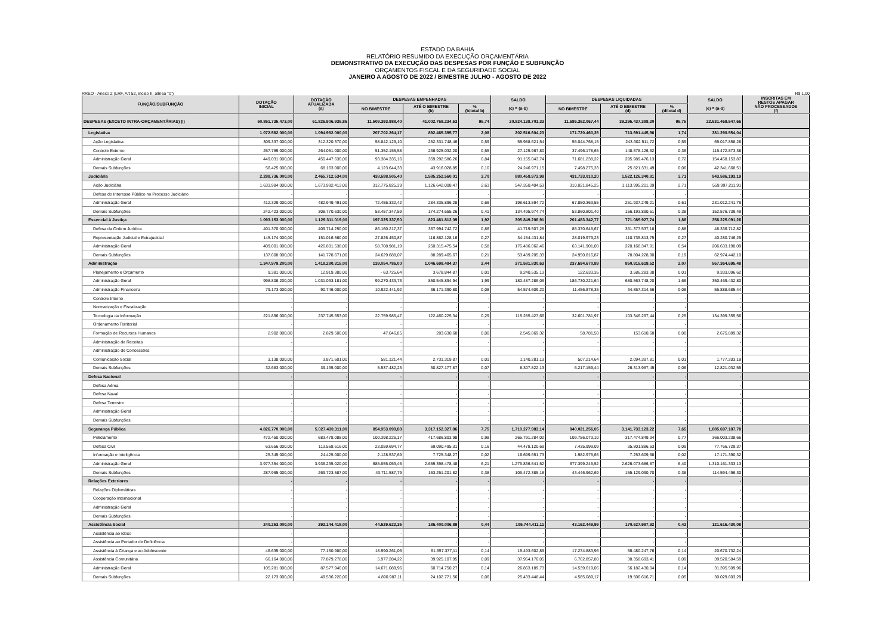ESTADO DA BAHIA
RELATÓRIO RESUMIDO DA EXECUÇÃO ORÇAMENTÁRIA
DEMONSTRATIVO DA EXECUÇÃO DAS DESPESAS POR FUNÇÃO E SUBFUNÇÃO
ORÇAMENTOS FISCAL E DA SEGURIDADE SOCIAL
JANEIRO A AGOSTO DE 2022 / BIMESTRE JULHO - AGOSTO DE 2022
RREO - Anexo 2 (LRF, Art 52, inciso II, alínea "c") R$ 1,00
| FUNÇÃO/SUBFUNÇÃO | DOTAÇÃO INICIAL | DOTAÇÃO ATUALIZADA (a) | DESPESAS EMPENHADAS | | | SALDO (c) = (a-b) | DESPESAS LIQUIDADAS | | | SALDO (e) = (a-d) | INSCRITAS EM RESTOS APAGAR NÃO PROCESSADOS (f) |
| --- | --- | --- | --- | --- | --- | --- | --- | --- | --- | --- | --- |
| | | | NO BIMESTRE | ATÉ O BIMESTRE (b) | % (b/total b) | | NO BIMESTRE | ATÉ O BIMESTRE (d) | % (d/total d) | | |
| DESPESAS (EXCETO INTRA-ORÇAMENTÁRIAS) (I) | 50.851.735.473,00 | 61.826.906.935,86 | 11.509.393.988,40 | 41.002.768.234,53 | 95,74 | 20.824.138.701,33 | 11.686.352.067,44 | 39.295.437.388,20 | 95,75 | 22.531.469.547,66 | |
| Legislativa | 1.072.562.000,00 | 1.094.982.000,00 | 207.702.264,17 | 892.465.395,77 | 2,08 | 202.516.604,23 | 171.720.460,35 | 713.691.445,96 | 1,74 | 381.290.554,04 | |
| Ação Legislativa | 309.337.000,00 | 312.320.370,00 | 58.842.129,10 | 252.331.748,46 | 0,59 | 59.988.621,54 | 55.044.768,15 | 243.302.511,72 | 0,59 | 69.017.858,28 | |
| Controle Externo | 257.769.000,00 | 264.051.000,00 | 51.352.155,58 | 236.925.032,20 | 0,55 | 27.125.967,80 | 37.496.178,65 | 148.578.126,62 | 0,36 | 115.472.873,38 | |
| Administração Geral | 449.031.000,00 | 450.447.630,00 | 93.384.335,16 | 359.292.586,26 | 0,84 | 91.155.043,74 | 71.681.238,22 | 295.989.476,13 | 0,72 | 154.458.153,87 | |
| Demais Subfunções | 56.425.000,00 | 68.163.000,00 | 4.123.644,33 | 43.916.028,85 | 0,10 | 24.246.971,15 | 7.498.275,33 | 25.821.331,49 | 0,06 | 42.341.668,51 | |
| Judiciária | 2.288.736.000,00 | 2.465.712.534,00 | 438.688.505,40 | 1.585.252.560,01 | 3,70 | 880.459.973,99 | 431.733.010,20 | 1.522.126.340,81 | 3,71 | 943.586.193,19 | |
| Ação Judiciária | 1.633.984.000,00 | 1.673.992.413,00 | 312.775.825,39 | 1.126.642.008,47 | 2,63 | 547.350.404,53 | 310.021.845,25 | 1.113.995.201,09 | 2,71 | 559.997.211,91 | |
| Defesa do Interesse Público no Processo Judiciário | - | - | - | - | - | - | - | - | - | - | |
| Administração Geral | 412.329.000,00 | 482.949.491,00 | 72.455.332,42 | 284.335.896,28 | 0,66 | 198.613.594,72 | 67.850.363,55 | 251.937.249,21 | 0,61 | 231.012.241,79 | |
| Demais Subfunções | 242.423.000,00 | 308.770.630,00 | 53.457.347,59 | 174.274.655,26 | 0,41 | 134.495.974,74 | 53.860.801,40 | 156.193.890,51 | 0,38 | 152.576.739,49 | |
| Essencial à Justiça | 1.093.153.000,00 | 1.129.311.019,00 | 197.325.337,50 | 823.461.812,09 | 1,92 | 305.849.206,91 | 201.483.342,77 | 771.085.927,74 | 1,88 | 358.225.091,26 | |
| Defesa da Ordem Jurídica | 401.370.000,00 | 409.714.250,00 | 86.160.217,37 | 367.994.742,72 | 0,86 | 41.719.507,28 | 85.370.645,67 | 361.377.537,18 | 0,88 | 48.336.712,82 | |
| Representação Judicial e Extrajudicial | 145.174.000,00 | 151.016.560,00 | 27.826.450,87 | 116.862.128,16 | 0,27 | 34.154.431,84 | 28.019.979,23 | 110.735.813,75 | 0,27 | 40.280.746,25 | |
| Administração Geral | 409.001.000,00 | 426.801.538,00 | 58.708.981,19 | 250.315.475,54 | 0,58 | 176.486.062,46 | 63.141.901,00 | 220.168.347,91 | 0,54 | 206.633.190,09 | |
| Demais Subfunções | 137.608.000,00 | 141.778.671,00 | 24.629.688,07 | 88.289.465,67 | 0,21 | 53.489.205,33 | 24.950.816,87 | 78.804.228,90 | 0,19 | 62.974.442,10 | |
| Administração | 1.347.979.200,00 | 1.418.280.315,00 | 139.054.786,00 | 1.046.698.484,37 | 2,44 | 371.581.830,63 | 237.694.670,89 | 850.915.619,52 | 2,07 | 567.364.695,48 | |
| Planejamento e Orçamento | 9.381.000,00 | 12.919.380,00 | - 63.725,64 | 3.678.844,87 | 0,01 | 9.240.535,13 | 122.633,35 | 3.586.283,38 | 0,01 | 9.333.096,62 | |
| Administração Geral | 998.806.200,00 | 1.031.033.181,00 | 99.270.433,73 | 850.545.894,94 | 1,99 | 180.487.286,06 | 186.730.221,64 | 680.563.748,20 | 1,66 | 350.469.432,80 | |
| Administração Financeira | 79.173.000,00 | 90.746.000,00 | 10.922.441,92 | 36.171.390,80 | 0,08 | 54.574.609,20 | 11.456.878,35 | 34.857.314,56 | 0,08 | 55.888.685,44 | |
| Controle Interno | - | - | - | - | - | - | - | - | - | - | |
| Normatização e Fiscalização | - | - | - | - | - | - | - | - | - | - | |
| Tecnologia da Informação | 221.896.000,00 | 237.745.653,00 | 22.759.985,47 | 122.460.225,34 | 0,29 | 115.285.427,66 | 32.601.781,97 | 103.346.297,44 | 0,25 | 134.399.355,56 | |
| Ordenamento Territorial | - | - | - | - | - | - | - | - | - | - | |
| Formação de Recursos Humanos | 2.902.000,00 | 2.829.500,00 | 47.046,85 | 283.630,68 | 0,00 | 2.545.869,32 | 58.781,50 | 153.610,68 | 0,00 | 2.675.889,32 | |
| Administração de Receitas | - | - | - | - | - | - | - | - | - | - | |
| Administração de Concessões | - | - | - | - | - | - | - | - | - | - | |
| Comunicação Social | 3.138.000,00 | 3.871.601,00 | 581.121,44 | 2.731.319,87 | 0,01 | 1.140.281,13 | 507.214,64 | 2.094.397,81 | 0,01 | 1.777.203,19 | |
| Demais Subfunções | 32.683.000,00 | 39.135.000,00 | 5.537.482,23 | 30.827.177,87 | 0,07 | 8.307.822,13 | 6.217.159,44 | 26.313.967,45 | 0,06 | 12.821.032,55 | |
| Defesa Nacional | - | - | - | - | - | - | - | - | - | - | |
| Defesa Aérea | - | - | - | - | - | - | - | - | - | - | |
| Defesa Naval | - | - | - | - | - | - | - | - | - | - | |
| Defesa Terrestre | - | - | - | - | - | - | - | - | - | - | |
| Administração Geral | - | - | - | - | - | - | - | - | - | - | |
| Demais Subfunções | - | - | - | - | - | - | - | - | - | - | |
| Segurança Pública | 4.826.770.000,00 | 5.027.430.311,00 | 854.953.099,88 | 3.317.152.327,86 | 7,75 | 1.710.277.983,14 | 840.021.256,05 | 3.141.733.123,22 | 7,65 | 1.885.697.187,78 | |
| Policiamento | 472.450.000,00 | 683.478.088,00 | 100.398.226,17 | 417.686.803,98 | 0,98 | 265.791.284,02 | 109.756.073,10 | 317.474.849,34 | 0,77 | 366.003.238,66 | |
| Defesa Civil | 63.656.000,00 | 113.568.616,00 | 23.059.694,77 | 69.090.495,31 | 0,16 | 44.478.120,69 | 7.435.999,09 | 35.801.886,63 | 0,09 | 77.766.729,37 | |
| Informação e Inteligência | 25.345.000,00 | 24.425.000,00 | 2.128.537,69 | 7.725.348,27 | 0,02 | 16.699.651,73 | 1.982.975,65 | 7.253.609,68 | 0,02 | 17.171.390,32 | |
| Administração Geral | 3.977.354.000,00 | 3.936.235.020,00 | 685.655.053,46 | 2.659.398.478,48 | 6,21 | 1.276.836.541,52 | 677.399.245,52 | 2.626.073.686,87 | 6,40 | 1.310.161.333,13 | |
| Demais Subfunções | 287.965.000,00 | 269.723.587,00 | 43.711.587,79 | 163.251.201,82 | 0,38 | 106.472.385,18 | 43.446.962,69 | 155.129.090,70 | 0,38 | 114.594.496,30 | |
| Relações Exteriores | - | - | - | - | - | - | - | - | - | - | |
| Relações Diplomáticas | - | - | - | - | - | - | - | - | - | - | |
| Cooperação Internacional | - | - | - | - | - | - | - | - | - | - | |
| Administração Geral | - | - | - | - | - | - | - | - | - | - | |
| Demais Subfunções | - | - | - | - | - | - | - | - | - | - | |
| Assistência Social | 240.253.000,00 | 292.144.418,00 | 44.529.622,35 | 186.400.006,89 | 0,44 | 105.744.411,11 | 43.162.449,99 | 170.527.987,92 | 0,42 | 121.616.430,08 | |
| Assistência ao Idoso | - | - | - | - | - | - | - | - | - | - | |
| Assistência ao Portador de Deficiência | - | - | - | - | - | - | - | - | - | - | |
| Assistência à Criança e ao Adolescente | 46.635.000,00 | 77.150.980,00 | 18.990.261,06 | 61.657.377,11 | 0,14 | 15.493.602,89 | 17.274.883,96 | 56.480.247,76 | 0,14 | 20.670.732,24 | |
| Assistência Comunitária | 66.164.000,00 | 77.879.278,00 | 5.977.284,22 | 39.925.107,95 | 0,09 | 37.954.170,05 | 6.762.857,80 | 38.358.693,41 | 0,09 | 39.520.584,59 | |
| Administração Geral | 105.281.000,00 | 87.577.940,00 | 14.671.089,96 | 60.714.750,27 | 0,14 | 26.863.189,73 | 14.539.619,06 | 56.182.430,04 | 0,14 | 31.395.509,96 | |
| Demais Subfunções | 22.173.000,00 | 49.536.220,00 | 4.890.987,11 | 24.102.771,56 | 0,06 | 25.433.448,44 | 4.585.089,17 | 19.506.616,71 | 0,05 | 30.029.603,29 | |